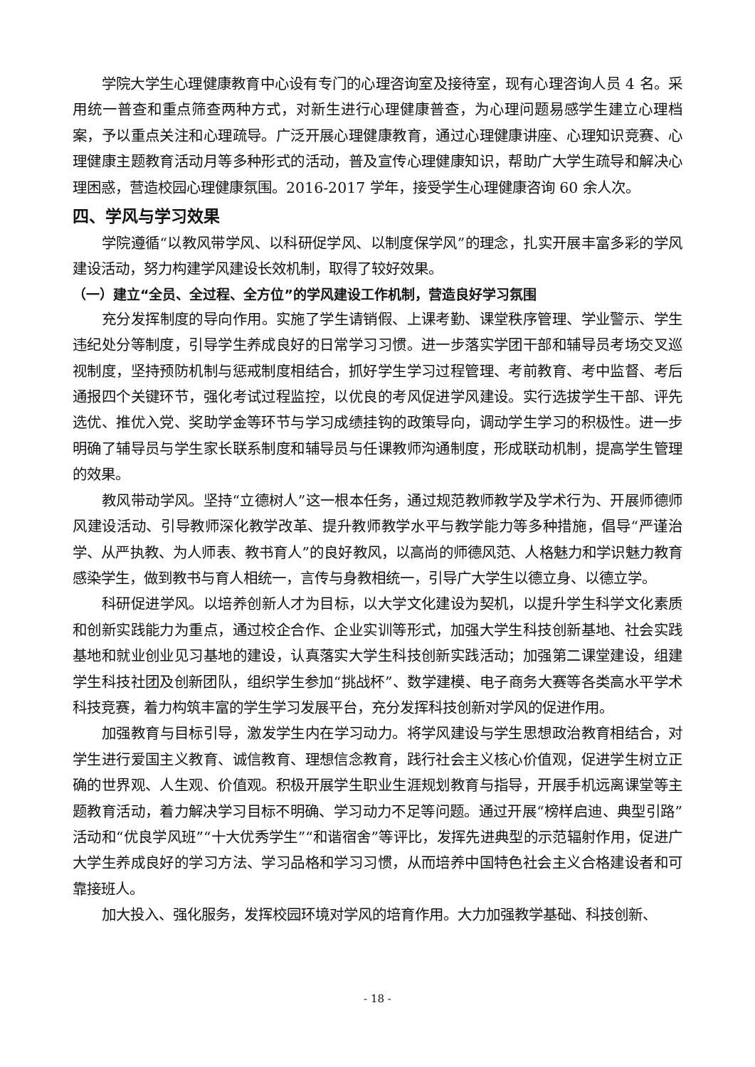学院大学生心理健康教育中心设有专门的心理咨询室及接待室，现有心理咨询人员 4 名。采用统一普查和重点筛查两种方式，对新生进行心理健康普查，为心理问题易感学生建立心理档案，予以重点关注和心理疏导。广泛开展心理健康教育，通过心理健康讲座、心理知识竞赛、心理健康主题教育活动月等多种形式的活动，普及宣传心理健康知识，帮助广大学生疏导和解决心理困惑，营造校园心理健康氛围。2016-2017 学年，接受学生心理健康咨询 60 余人次。
四、学风与学习效果
学院遵循“以教风带学风、以科研促学风、以制度保学风”的理念，扎实开展丰富多彩的学风建设活动，努力构建学风建设长效机制，取得了较好效果。
（一）建立“全员、全过程、全方位”的学风建设工作机制，营造良好学习氛围
充分发挥制度的导向作用。实施了学生请销假、上课考勤、课堂秩序管理、学业警示、学生违纪处分等制度，引导学生养成良好的日常学习习惯。进一步落实学团干部和辅导员考场交叉巡视制度，坚持预防机制与惩戒制度相结合，抓好学生学习过程管理、考前教育、考中监督、考后通报四个关键环节，强化考试过程监控，以优良的考风促进学风建设。实行选拔学生干部、评先选优、推优入党、奖助学金等环节与学习成绩挂钩的政策导向，调动学生学习的积极性。进一步明确了辅导员与学生家长联系制度和辅导员与任课教师沟通制度，形成联动机制，提高学生管理的效果。
教风带动学风。坚持“立德树人”这一根本任务，通过规范教师教学及学术行为、开展师德师风建设活动、引导教师深化教学改革、提升教师教学水平与教学能力等多种措施，倡导“严谨治学、从严执教、为人师表、教书育人”的良好教风，以高尚的师德风范、人格魅力和学识魅力教育感染学生，做到教书与育人相统一，言传与身教相统一，引导广大学生以德立身、以德立学。
科研促进学风。以培养创新人才为目标，以大学文化建设为契机，以提升学生科学文化素质和创新实践能力为重点，通过校企合作、企业实训等形式，加强大学生科技创新基地、社会实践基地和就业创业见习基地的建设，认真落实大学生科技创新实践活动；加强第二课堂建设，组建学生科技社团及创新团队，组织学生参加“挑战杯”、数学建模、电子商务大赛等各类高水平学术科技竞赛，着力构筑丰富的学生学习发展平台，充分发挥科技创新对学风的促进作用。
加强教育与目标引导，激发学生内在学习动力。将学风建设与学生思想政治教育相结合，对学生进行爱国主义教育、诚信教育、理想信念教育，践行社会主义核心价值观，促进学生树立正确的世界观、人生观、价值观。积极开展学生职业生涯规划教育与指导，开展手机远离课堂等主题教育活动，着力解决学习目标不明确、学习动力不足等问题。通过开展“榜样启迪、典型引路”活动和“优良学风班”“十大优秀学生”“和谐宿舍”等评比，发挥先进典型的示范辐射作用，促进广大学生养成良好的学习方法、学习品格和学习习惯，从而培养中国特色社会主义合格建设者和可靠接班人。
加大投入、强化服务，发挥校园环境对学风的培育作用。大力加强教学基础、科技创新、
- 18 -